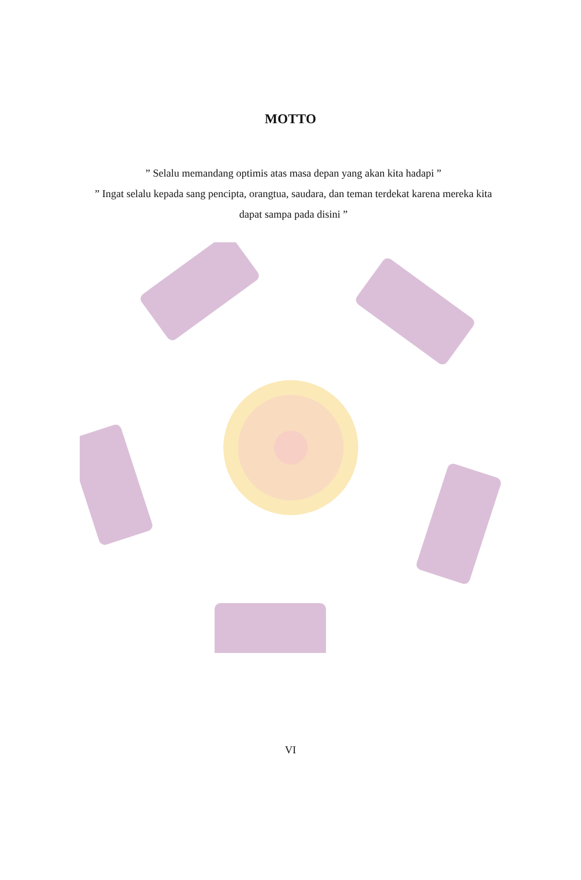MOTTO
” Selalu memandang optimis atas masa depan yang akan kita hadapi ”
” Ingat selalu kepada sang pencipta, orangtua, saudara, dan teman terdekat karena mereka kita dapat sampa pada disini ”
VI